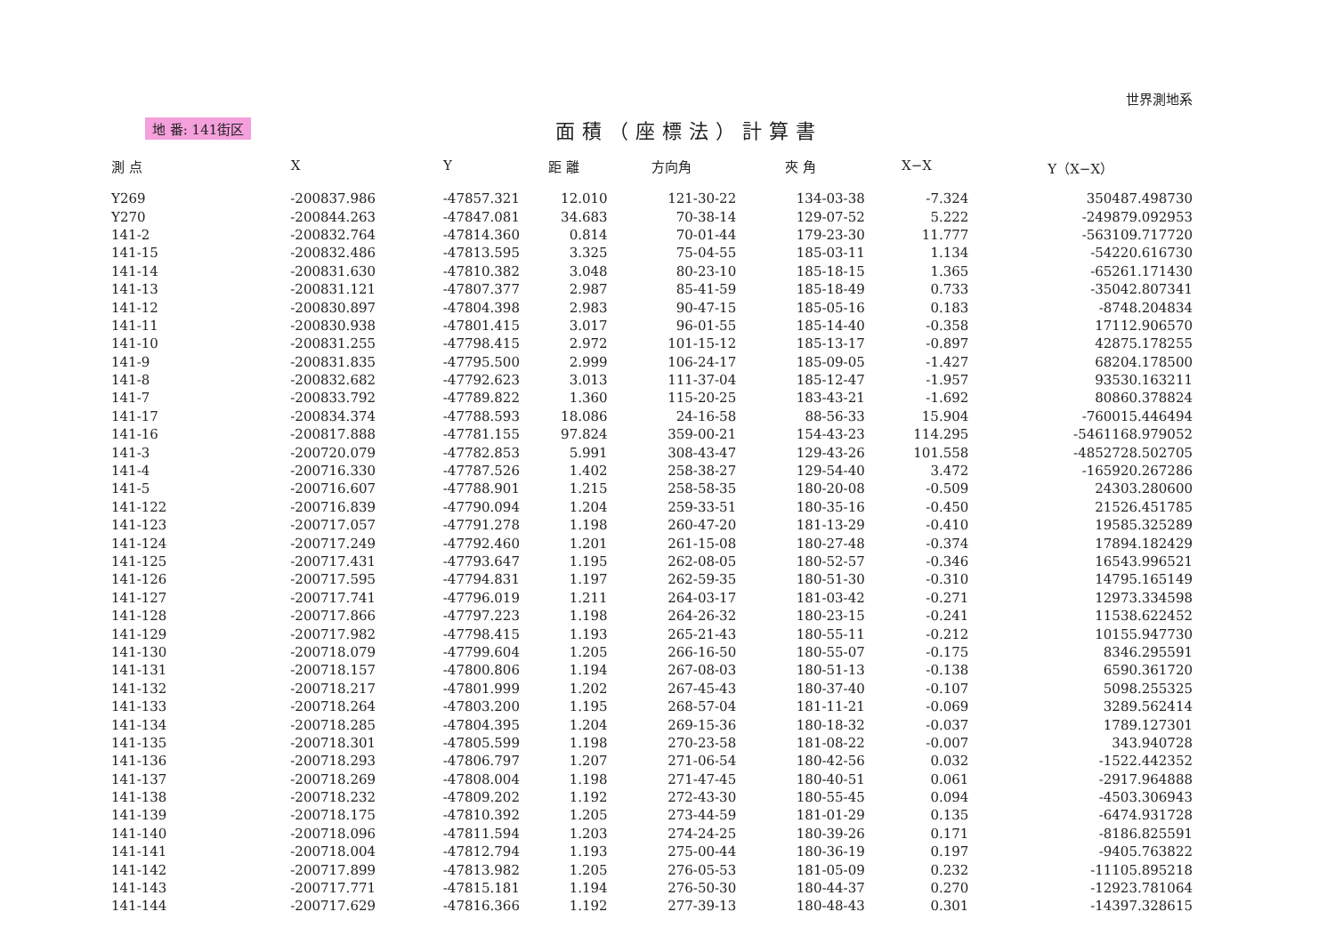地 番: 141街区
面積（座標法）計算書
世界測地系
| 測 点 | X | Y | 距 離 | 方向角 | 夾 角 | X−X | Y（X−X） |
| --- | --- | --- | --- | --- | --- | --- | --- |
| Y269 | -200837.986 | -47857.321 | 12.010 | 121-30-22 | 134-03-38 | -7.324 | 350487.498730 |
| Y270 | -200844.263 | -47847.081 | 34.683 | 70-38-14 | 129-07-52 | 5.222 | -249879.092953 |
| 141-2 | -200832.764 | -47814.360 | 0.814 | 70-01-44 | 179-23-30 | 11.777 | -563109.717720 |
| 141-15 | -200832.486 | -47813.595 | 3.325 | 75-04-55 | 185-03-11 | 1.134 | -54220.616730 |
| 141-14 | -200831.630 | -47810.382 | 3.048 | 80-23-10 | 185-18-15 | 1.365 | -65261.171430 |
| 141-13 | -200831.121 | -47807.377 | 2.987 | 85-41-59 | 185-18-49 | 0.733 | -35042.807341 |
| 141-12 | -200830.897 | -47804.398 | 2.983 | 90-47-15 | 185-05-16 | 0.183 | -8748.204834 |
| 141-11 | -200830.938 | -47801.415 | 3.017 | 96-01-55 | 185-14-40 | -0.358 | 17112.906570 |
| 141-10 | -200831.255 | -47798.415 | 2.972 | 101-15-12 | 185-13-17 | -0.897 | 42875.178255 |
| 141-9 | -200831.835 | -47795.500 | 2.999 | 106-24-17 | 185-09-05 | -1.427 | 68204.178500 |
| 141-8 | -200832.682 | -47792.623 | 3.013 | 111-37-04 | 185-12-47 | -1.957 | 93530.163211 |
| 141-7 | -200833.792 | -47789.822 | 1.360 | 115-20-25 | 183-43-21 | -1.692 | 80860.378824 |
| 141-17 | -200834.374 | -47788.593 | 18.086 | 24-16-58 | 88-56-33 | 15.904 | -760015.446494 |
| 141-16 | -200817.888 | -47781.155 | 97.824 | 359-00-21 | 154-43-23 | 114.295 | -5461168.979052 |
| 141-3 | -200720.079 | -47782.853 | 5.991 | 308-43-47 | 129-43-26 | 101.558 | -4852728.502705 |
| 141-4 | -200716.330 | -47787.526 | 1.402 | 258-38-27 | 129-54-40 | 3.472 | -165920.267286 |
| 141-5 | -200716.607 | -47788.901 | 1.215 | 258-58-35 | 180-20-08 | -0.509 | 24303.280600 |
| 141-122 | -200716.839 | -47790.094 | 1.204 | 259-33-51 | 180-35-16 | -0.450 | 21526.451785 |
| 141-123 | -200717.057 | -47791.278 | 1.198 | 260-47-20 | 181-13-29 | -0.410 | 19585.325289 |
| 141-124 | -200717.249 | -47792.460 | 1.201 | 261-15-08 | 180-27-48 | -0.374 | 17894.182429 |
| 141-125 | -200717.431 | -47793.647 | 1.195 | 262-08-05 | 180-52-57 | -0.346 | 16543.996521 |
| 141-126 | -200717.595 | -47794.831 | 1.197 | 262-59-35 | 180-51-30 | -0.310 | 14795.165149 |
| 141-127 | -200717.741 | -47796.019 | 1.211 | 264-03-17 | 181-03-42 | -0.271 | 12973.334598 |
| 141-128 | -200717.866 | -47797.223 | 1.198 | 264-26-32 | 180-23-15 | -0.241 | 11538.622452 |
| 141-129 | -200717.982 | -47798.415 | 1.193 | 265-21-43 | 180-55-11 | -0.212 | 10155.947730 |
| 141-130 | -200718.079 | -47799.604 | 1.205 | 266-16-50 | 180-55-07 | -0.175 | 8346.295591 |
| 141-131 | -200718.157 | -47800.806 | 1.194 | 267-08-03 | 180-51-13 | -0.138 | 6590.361720 |
| 141-132 | -200718.217 | -47801.999 | 1.202 | 267-45-43 | 180-37-40 | -0.107 | 5098.255325 |
| 141-133 | -200718.264 | -47803.200 | 1.195 | 268-57-04 | 181-11-21 | -0.069 | 3289.562414 |
| 141-134 | -200718.285 | -47804.395 | 1.204 | 269-15-36 | 180-18-32 | -0.037 | 1789.127301 |
| 141-135 | -200718.301 | -47805.599 | 1.198 | 270-23-58 | 181-08-22 | -0.007 | 343.940728 |
| 141-136 | -200718.293 | -47806.797 | 1.207 | 271-06-54 | 180-42-56 | 0.032 | -1522.442352 |
| 141-137 | -200718.269 | -47808.004 | 1.198 | 271-47-45 | 180-40-51 | 0.061 | -2917.964888 |
| 141-138 | -200718.232 | -47809.202 | 1.192 | 272-43-30 | 180-55-45 | 0.094 | -4503.306943 |
| 141-139 | -200718.175 | -47810.392 | 1.205 | 273-44-59 | 181-01-29 | 0.135 | -6474.931728 |
| 141-140 | -200718.096 | -47811.594 | 1.203 | 274-24-25 | 180-39-26 | 0.171 | -8186.825591 |
| 141-141 | -200718.004 | -47812.794 | 1.193 | 275-00-44 | 180-36-19 | 0.197 | -9405.763822 |
| 141-142 | -200717.899 | -47813.982 | 1.205 | 276-05-53 | 181-05-09 | 0.232 | -11105.895218 |
| 141-143 | -200717.771 | -47815.181 | 1.194 | 276-50-30 | 180-44-37 | 0.270 | -12923.781064 |
| 141-144 | -200717.629 | -47816.366 | 1.192 | 277-39-13 | 180-48-43 | 0.301 | -14397.328615 |